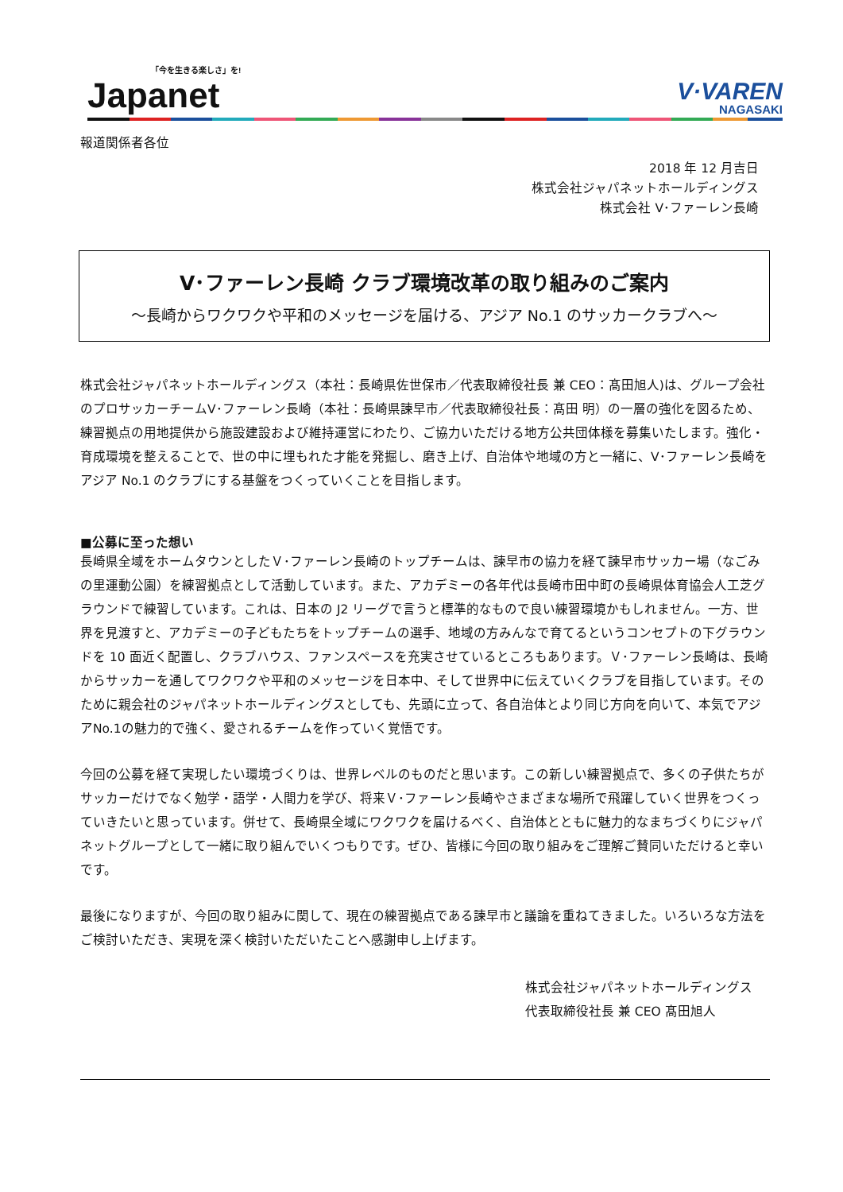「今を生きる楽しさ」を!
Japanet
V·VAREN
NAGASAKI
報道関係者各位
2018 年 12 月吉日
株式会社ジャパネットホールディングス
株式会社 V･ファーレン長崎
V･ファーレン長崎 クラブ環境改革の取り組みのご案内
～長崎からワクワクや平和のメッセージを届ける、アジア No.1 のサッカークラブへ～
株式会社ジャパネットホールディングス（本社：長崎県佐世保市／代表取締役社長 兼 CEO：髙田旭人)は、グループ会社のプロサッカーチームV･ファーレン長崎（本社：長崎県諫早市／代表取締役社長：髙田 明）の一層の強化を図るため、練習拠点の用地提供から施設建設および維持運営にわたり、ご協力いただける地方公共団体様を募集いたします。強化・育成環境を整えることで、世の中に埋もれた才能を発掘し、磨き上げ、自治体や地域の方と一緒に、V･ファーレン長崎をアジア No.1 のクラブにする基盤をつくっていくことを目指します。
■公募に至った想い
長崎県全域をホームタウンとしたＶ･ファーレン長崎のトップチームは、諫早市の協力を経て諫早市サッカー場（なごみの里運動公園）を練習拠点として活動しています。また、アカデミーの各年代は長崎市田中町の長崎県体育協会人工芝グラウンドで練習しています。これは、日本の J2 リーグで言うと標準的なもので良い練習環境かもしれません。一方、世界を見渡すと、アカデミーの子どもたちをトップチームの選手、地域の方みんなで育てるというコンセプトの下グラウンドを 10 面近く配置し、クラブハウス、ファンスペースを充実させているところもあります。Ｖ･ファーレン長崎は、長崎からサッカーを通してワクワクや平和のメッセージを日本中、そして世界中に伝えていくクラブを目指しています。そのために親会社のジャパネットホールディングスとしても、先頭に立って、各自治体とより同じ方向を向いて、本気でアジアNo.1の魅力的で強く、愛されるチームを作っていく覚悟です。
今回の公募を経て実現したい環境づくりは、世界レベルのものだと思います。この新しい練習拠点で、多くの子供たちがサッカーだけでなく勉学・語学・人間力を学び、将来Ｖ･ファーレン長崎やさまざまな場所で飛躍していく世界をつくっていきたいと思っています。併せて、長崎県全域にワクワクを届けるべく、自治体とともに魅力的なまちづくりにジャパネットグループとして一緒に取り組んでいくつもりです。ぜひ、皆様に今回の取り組みをご理解ご賛同いただけると幸いです。
最後になりますが、今回の取り組みに関して、現在の練習拠点である諫早市と議論を重ねてきました。いろいろな方法をご検討いただき、実現を深く検討いただいたことへ感謝申し上げます。
株式会社ジャパネットホールディングス
代表取締役社長 兼 CEO 髙田旭人